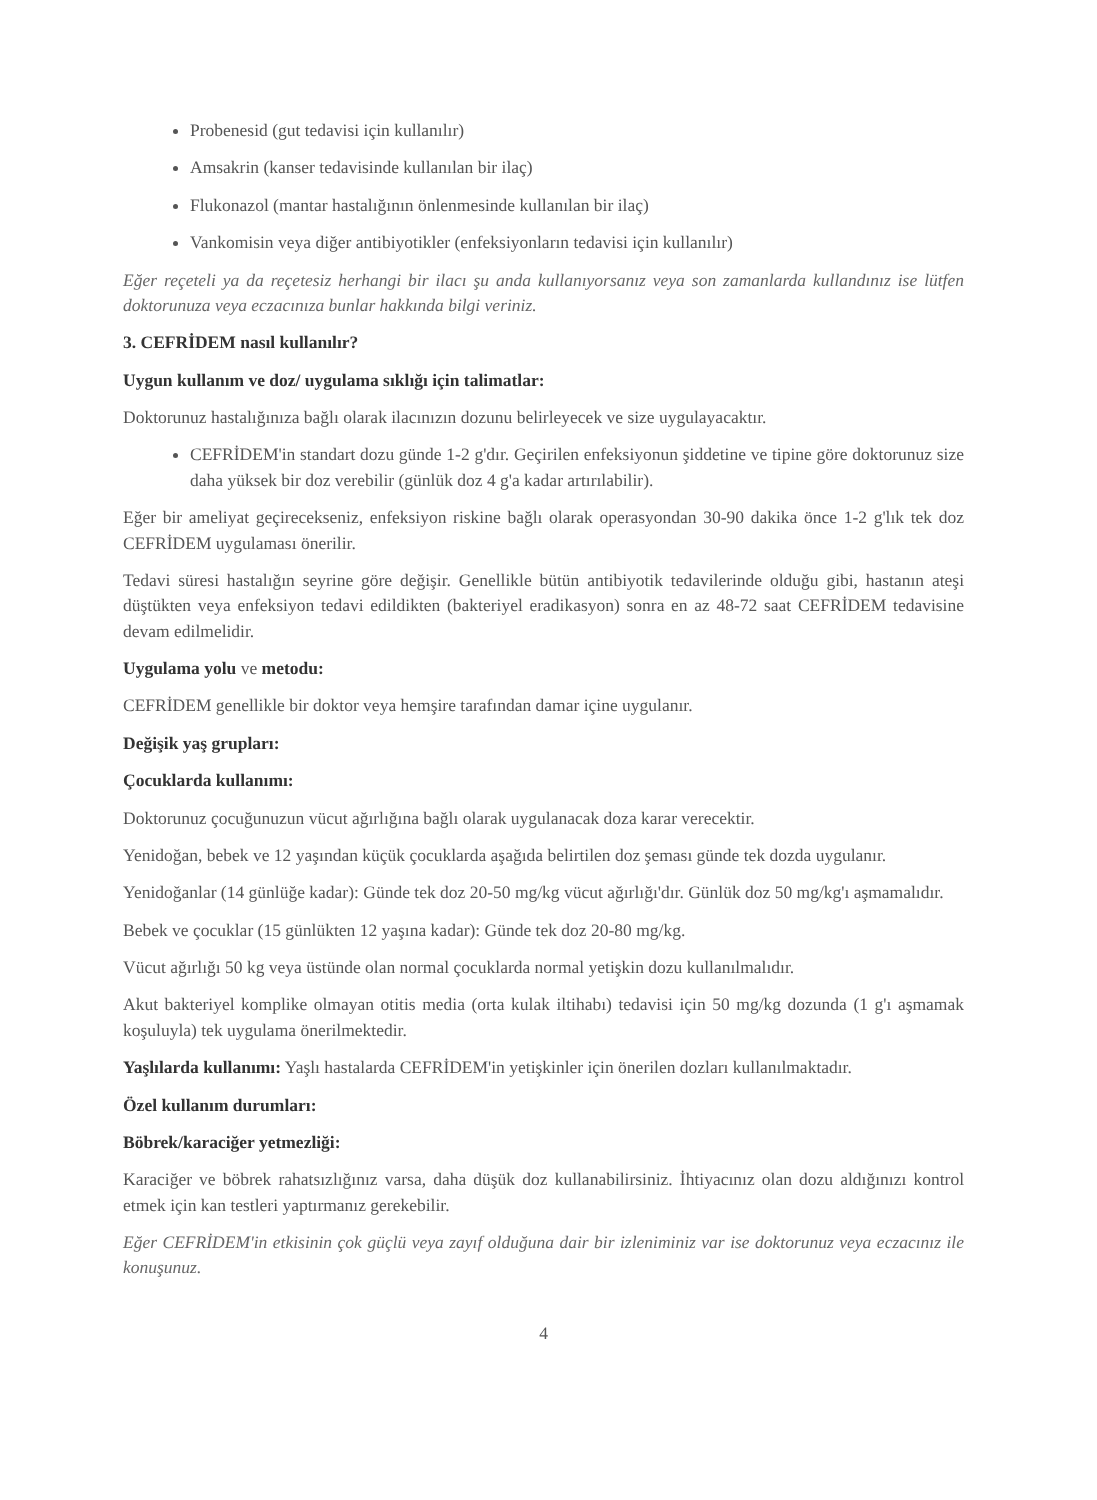Probenesid (gut tedavisi için kullanılır)
Amsakrin (kanser tedavisinde kullanılan bir ilaç)
Flukonazol (mantar hastalığının önlenmesinde kullanılan bir ilaç)
Vankomisin veya diğer antibiyotikler (enfeksiyonların tedavisi için kullanılır)
Eğer reçeteli ya da reçetesiz herhangi bir ilacı şu anda kullanıyorsanız veya son zamanlarda kullandınız ise lütfen doktorunuza veya eczacınıza bunlar hakkında bilgi veriniz.
3. CEFRİDEM nasıl kullanılır?
Uygun kullanım ve doz/ uygulama sıklığı için talimatlar:
Doktorunuz hastalığınıza bağlı olarak ilacınızın dozunu belirleyecek ve size uygulayacaktır.
CEFRİDEM'in standart dozu günde 1-2 g'dır. Geçirilen enfeksiyonun şiddetine ve tipine göre doktorunuz size daha yüksek bir doz verebilir (günlük doz 4 g'a kadar artırılabilir).
Eğer bir ameliyat geçirecekseniz, enfeksiyon riskine bağlı olarak operasyondan 30-90 dakika önce 1-2 g'lık tek doz CEFRİDEM uygulaması önerilir.
Tedavi süresi hastalığın seyrine göre değişir. Genellikle bütün antibiyotik tedavilerinde olduğu gibi, hastanın ateşi düştükten veya enfeksiyon tedavi edildikten (bakteriyel eradikasyon) sonra en az 48-72 saat CEFRİDEM tedavisine devam edilmelidir.
Uygulama yolu ve metodu:
CEFRİDEM genellikle bir doktor veya hemşire tarafından damar içine uygulanır.
Değişik yaş grupları:
Çocuklarda kullanımı:
Doktorunuz çocuğunuzun vücut ağırlığına bağlı olarak uygulanacak doza karar verecektir.
Yenidoğan, bebek ve 12 yaşından küçük çocuklarda aşağıda belirtilen doz şeması günde tek dozda uygulanır.
Yenidoğanlar (14 günlüğe kadar): Günde tek doz 20-50 mg/kg vücut ağırlığı'dır. Günlük doz 50 mg/kg'ı aşmamalıdır.
Bebek ve çocuklar (15 günlükten 12 yaşına kadar): Günde tek doz 20-80 mg/kg.
Vücut ağırlığı 50 kg veya üstünde olan normal çocuklarda normal yetişkin dozu kullanılmalıdır.
Akut bakteriyel komplike olmayan otitis media (orta kulak iltihabı) tedavisi için 50 mg/kg dozunda (1 g'ı aşmamak koşuluyla) tek uygulama önerilmektedir.
Yaşlılarda kullanımı: Yaşlı hastalarda CEFRİDEM'in yetişkinler için önerilen dozları kullanılmaktadır.
Özel kullanım durumları:
Böbrek/karaciğer yetmezliği:
Karaciğer ve böbrek rahatsızlığınız varsa, daha düşük doz kullanabilirsiniz. İhtiyacınız olan dozu aldığınızı kontrol etmek için kan testleri yaptırmanız gerekebilir.
Eğer CEFRİDEM'in etkisinin çok güçlü veya zayıf olduğuna dair bir izleniminiz var ise doktorunuz veya eczacınız ile konuşunuz.
4